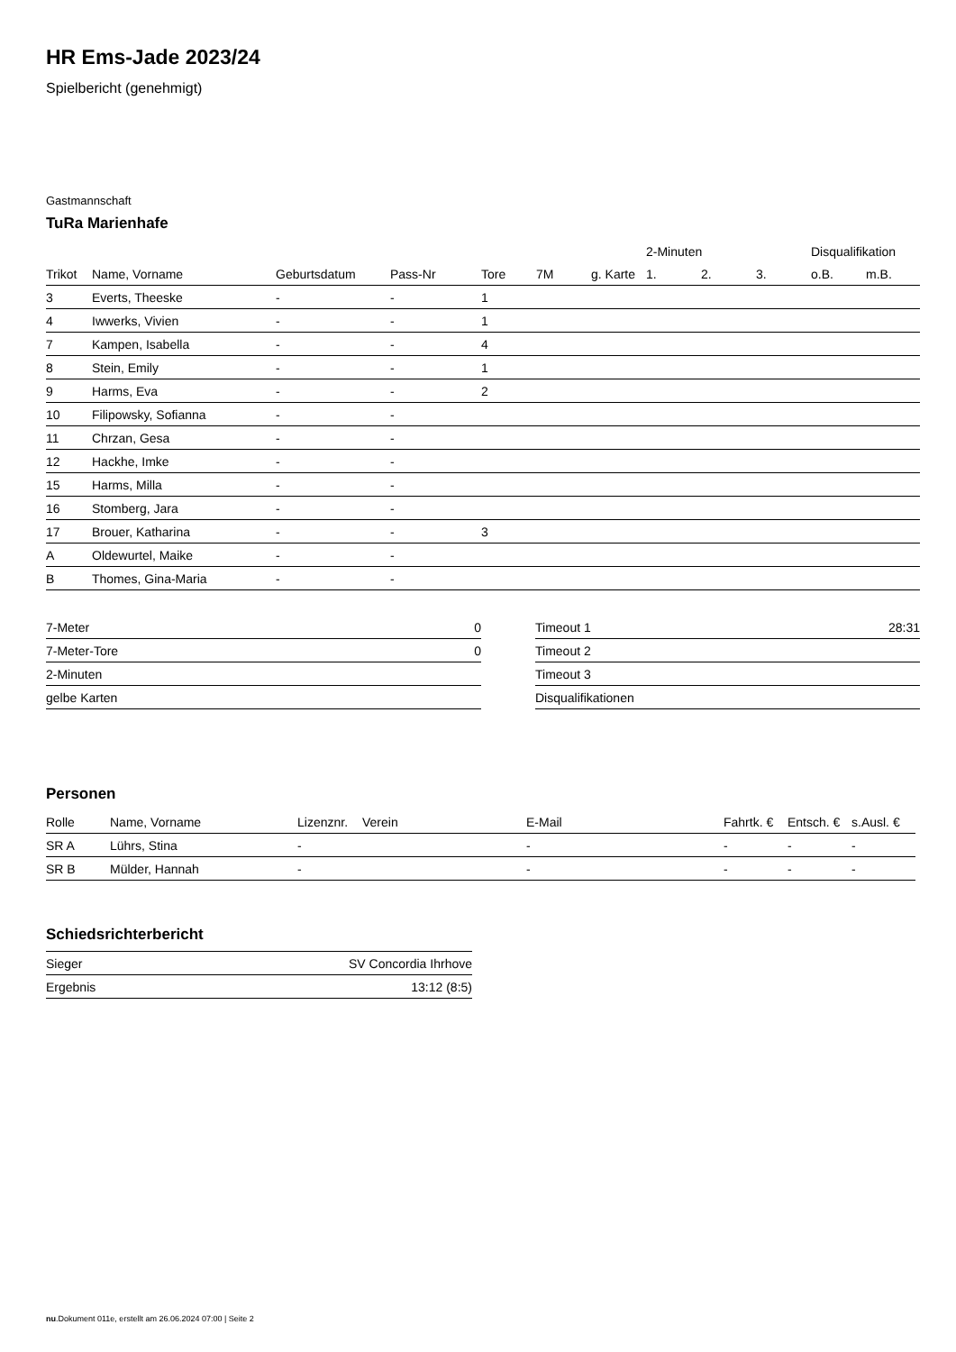HR Ems-Jade 2023/24
Spielbericht (genehmigt)
Gastmannschaft
TuRa Marienhafe
| | | | | | | | 2-Minuten | | | Disqualifikation | |
| --- | --- | --- | --- | --- | --- | --- | --- | --- | --- | --- | --- |
| Trikot | Name, Vorname | Geburtsdatum | Pass-Nr | Tore | 7M | g. Karte | 1. | 2. | 3. | o.B. | m.B. |
| 3 | Everts, Theeske | - | - | 1 | | | | | | | |
| 4 | Iwwerks, Vivien | - | - | 1 | | | | | | | |
| 7 | Kampen, Isabella | - | - | 4 | | | | | | | |
| 8 | Stein, Emily | - | - | 1 | | | | | | | |
| 9 | Harms, Eva | - | - | 2 | | | | | | | |
| 10 | Filipowsky, Sofianna | - | - | | | | | | | | |
| 11 | Chrzan, Gesa | - | - | | | | | | | | |
| 12 | Hackhe, Imke | - | - | | | | | | | | |
| 15 | Harms, Milla | - | - | | | | | | | | |
| 16 | Stomberg, Jara | - | - | | | | | | | | |
| 17 | Brouer, Katharina | - | - | 3 | | | | | | | |
| A | Oldewurtel, Maike | - | - | | | | | | | | |
| B | Thomes, Gina-Maria | - | - | | | | | | | | |
| 7-Meter | 0 |
| 7-Meter-Tore | 0 |
| 2-Minuten | |
| gelbe Karten | |
| Timeout 1 | 28:31 |
| Timeout 2 | |
| Timeout 3 | |
| Disqualifikationen | |
Personen
| Rolle | Name, Vorname | Lizenznr. | Verein | E-Mail | Fahrtk. € | Entsch. € | s.Ausl. € |
| --- | --- | --- | --- | --- | --- | --- | --- |
| SR A | Lührs, Stina | - | | - | - | - | - |
| SR B | Mülder, Hannah | - | | - | - | - | - |
Schiedsrichterbericht
| Sieger | SV Concordia Ihrhove |
| Ergebnis | 13:12 (8:5) |
nu.Dokument 011e, erstellt am 26.06.2024 07:00 | Seite 2